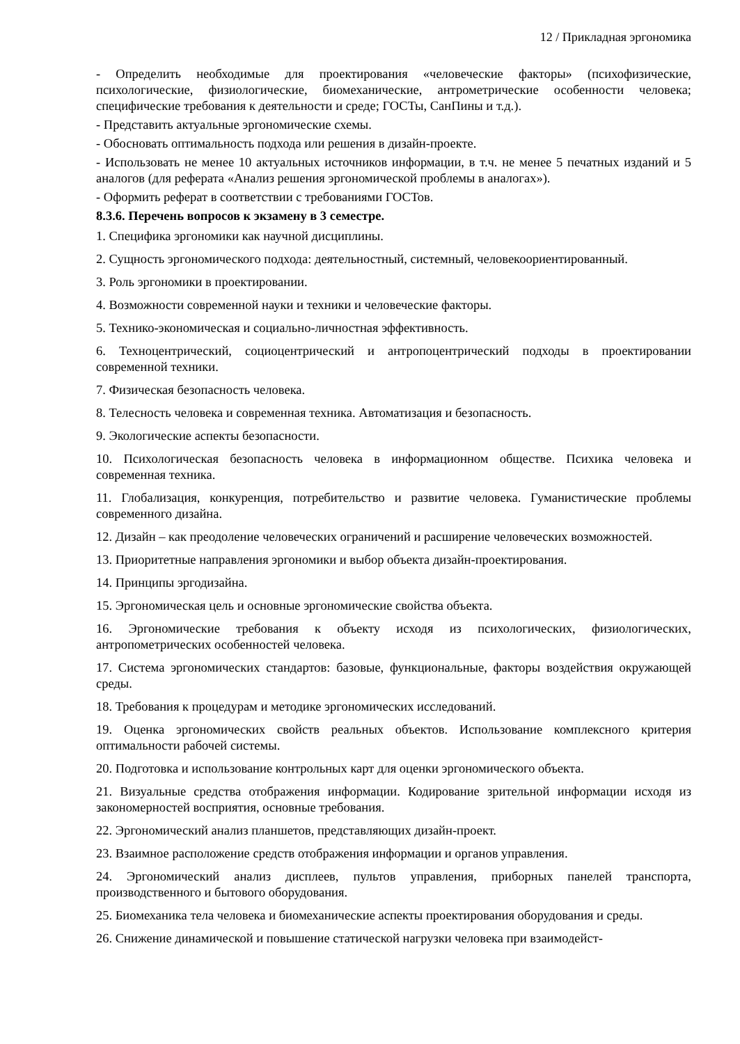12 / Прикладная эргономика
- Определить необходимые для проектирования «человеческие факторы» (психофизические, психологические, физиологические, биомеханические, антрометрические особенности человека; специфические требования к деятельности и среде; ГОСТы, СанПины и т.д.).
- Представить актуальные эргономические схемы.
- Обосновать оптимальность подхода или решения в дизайн-проекте.
- Использовать не менее 10 актуальных источников информации, в т.ч. не менее 5 печатных изданий и 5 аналогов (для реферата «Анализ решения эргономической проблемы в аналогах»).
- Оформить реферат в соответствии с требованиями ГОСТов.
8.3.6. Перечень вопросов к экзамену в 3 семестре.
1. Специфика эргономики как научной дисциплины.
2. Сущность эргономического подхода: деятельностный, системный, человекоориентированный.
3. Роль эргономики в проектировании.
4. Возможности современной науки и техники и человеческие факторы.
5. Технико-экономическая и социально-личностная эффективность.
6. Техноцентрический, социоцентрический и антропоцентрический подходы в проектировании современной техники.
7. Физическая безопасность человека.
8. Телесность человека и современная техника. Автоматизация и безопасность.
9. Экологические аспекты безопасности.
10. Психологическая безопасность человека в информационном обществе. Психика человека и современная техника.
11. Глобализация, конкуренция, потребительство и развитие человека. Гуманистические проблемы современного дизайна.
12. Дизайн – как преодоление человеческих ограничений и расширение человеческих возможностей.
13. Приоритетные направления эргономики и выбор объекта дизайн-проектирования.
14. Принципы эргодизайна.
15. Эргономическая цель и основные эргономические свойства объекта.
16. Эргономические требования к объекту исходя из психологических, физиологических, антропометрических особенностей человека.
17. Система эргономических стандартов: базовые, функциональные, факторы воздействия окружающей среды.
18. Требования к процедурам и методике эргономических исследований.
19. Оценка эргономических свойств реальных объектов. Использование комплексного критерия оптимальности рабочей системы.
20. Подготовка и использование контрольных карт для оценки эргономического объекта.
21. Визуальные средства отображения информации. Кодирование зрительной информации исходя из закономерностей восприятия, основные требования.
22. Эргономический анализ планшетов, представляющих дизайн-проект.
23. Взаимное расположение средств отображения информации и органов управления.
24. Эргономический анализ дисплеев, пультов управления, приборных панелей транспорта, производственного и бытового оборудования.
25. Биомеханика тела человека и биомеханические аспекты проектирования оборудования и среды.
26. Снижение динамической и повышение статической нагрузки человека при взаимодейст-